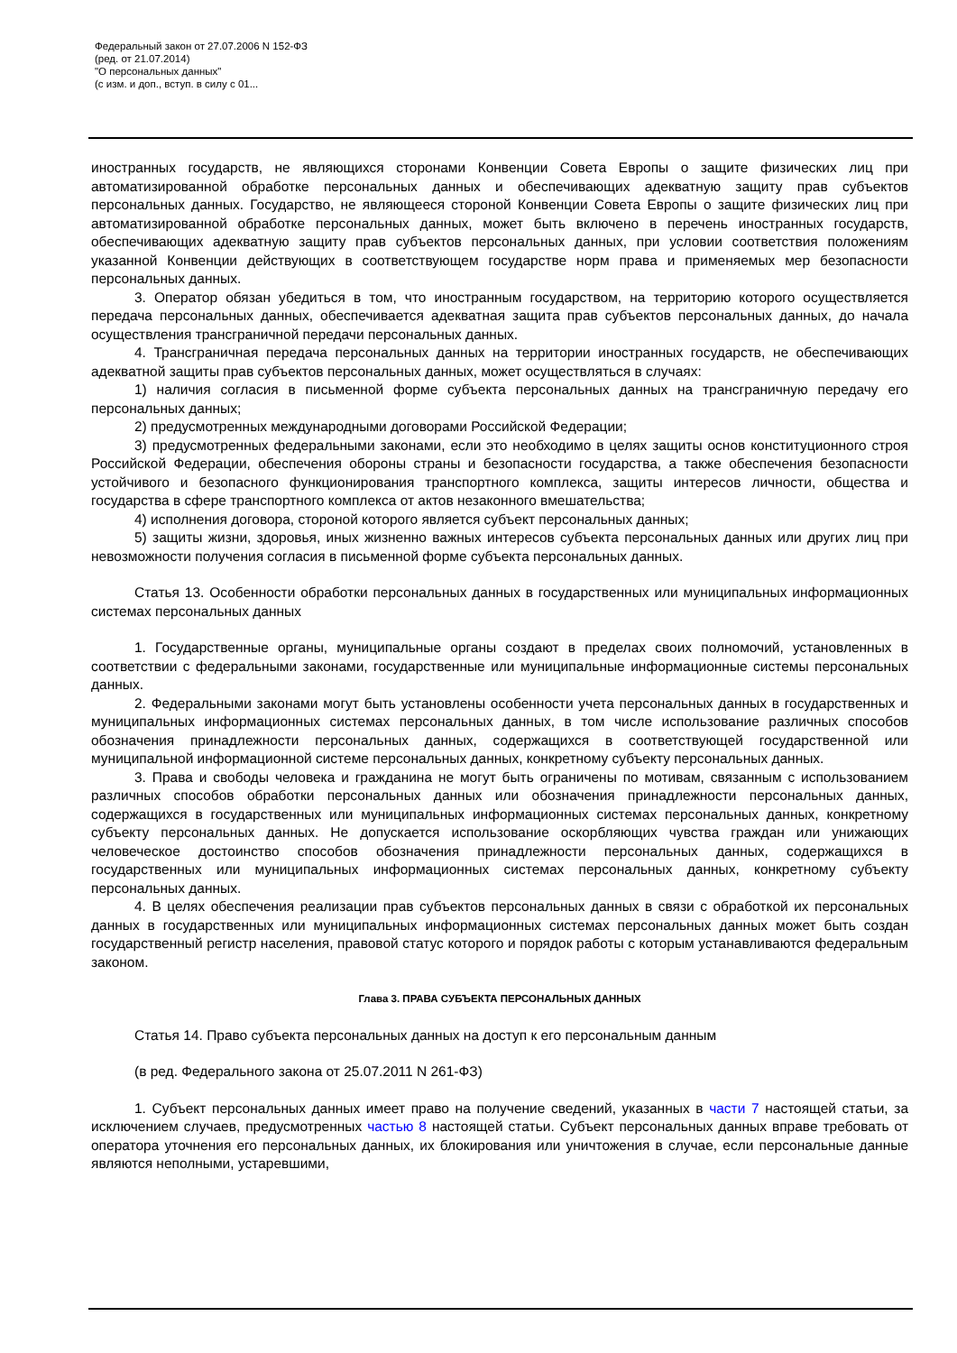Федеральный закон от 27.07.2006 N 152-ФЗ
(ред. от 21.07.2014)
"О персональных данных"
(с изм. и доп., вступ. в силу с 01...
иностранных государств, не являющихся сторонами Конвенции Совета Европы о защите физических лиц при автоматизированной обработке персональных данных и обеспечивающих адекватную защиту прав субъектов персональных данных. Государство, не являющееся стороной Конвенции Совета Европы о защите физических лиц при автоматизированной обработке персональных данных, может быть включено в перечень иностранных государств, обеспечивающих адекватную защиту прав субъектов персональных данных, при условии соответствия положениям указанной Конвенции действующих в соответствующем государстве норм права и применяемых мер безопасности персональных данных.
3. Оператор обязан убедиться в том, что иностранным государством, на территорию которого осуществляется передача персональных данных, обеспечивается адекватная защита прав субъектов персональных данных, до начала осуществления трансграничной передачи персональных данных.
4. Трансграничная передача персональных данных на территории иностранных государств, не обеспечивающих адекватной защиты прав субъектов персональных данных, может осуществляться в случаях:
1) наличия согласия в письменной форме субъекта персональных данных на трансграничную передачу его персональных данных;
2) предусмотренных международными договорами Российской Федерации;
3) предусмотренных федеральными законами, если это необходимо в целях защиты основ конституционного строя Российской Федерации, обеспечения обороны страны и безопасности государства, а также обеспечения безопасности устойчивого и безопасного функционирования транспортного комплекса, защиты интересов личности, общества и государства в сфере транспортного комплекса от актов незаконного вмешательства;
4) исполнения договора, стороной которого является субъект персональных данных;
5) защиты жизни, здоровья, иных жизненно важных интересов субъекта персональных данных или других лиц при невозможности получения согласия в письменной форме субъекта персональных данных.
Статья 13. Особенности обработки персональных данных в государственных или муниципальных информационных системах персональных данных
1. Государственные органы, муниципальные органы создают в пределах своих полномочий, установленных в соответствии с федеральными законами, государственные или муниципальные информационные системы персональных данных.
2. Федеральными законами могут быть установлены особенности учета персональных данных в государственных и муниципальных информационных системах персональных данных, в том числе использование различных способов обозначения принадлежности персональных данных, содержащихся в соответствующей государственной или муниципальной информационной системе персональных данных, конкретному субъекту персональных данных.
3. Права и свободы человека и гражданина не могут быть ограничены по мотивам, связанным с использованием различных способов обработки персональных данных или обозначения принадлежности персональных данных, содержащихся в государственных или муниципальных информационных системах персональных данных, конкретному субъекту персональных данных. Не допускается использование оскорбляющих чувства граждан или унижающих человеческое достоинство способов обозначения принадлежности персональных данных, содержащихся в государственных или муниципальных информационных системах персональных данных, конкретному субъекту персональных данных.
4. В целях обеспечения реализации прав субъектов персональных данных в связи с обработкой их персональных данных в государственных или муниципальных информационных системах персональных данных может быть создан государственный регистр населения, правовой статус которого и порядок работы с которым устанавливаются федеральным законом.
Глава 3. ПРАВА СУБЪЕКТА ПЕРСОНАЛЬНЫХ ДАННЫХ
Статья 14. Право субъекта персональных данных на доступ к его персональным данным
(в ред. Федерального закона от 25.07.2011 N 261-ФЗ)
1. Субъект персональных данных имеет право на получение сведений, указанных в части 7 настоящей статьи, за исключением случаев, предусмотренных частью 8 настоящей статьи. Субъект персональных данных вправе требовать от оператора уточнения его персональных данных, их блокирования или уничтожения в случае, если персональные данные являются неполными, устаревшими,